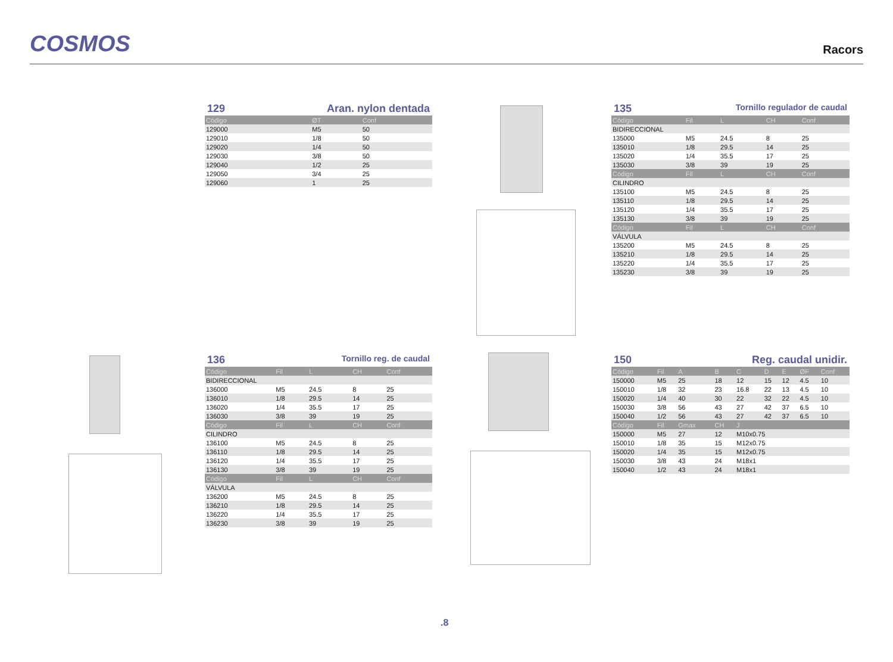COSMOS
Racors
129 Aran. nylon dentada
| Código | ØT | Conf |
| --- | --- | --- |
| 129000 | M5 | 50 |
| 129010 | 1/8 | 50 |
| 129020 | 1/4 | 50 |
| 129030 | 3/8 | 50 |
| 129040 | 1/2 | 25 |
| 129050 | 3/4 | 25 |
| 129060 | 1 | 25 |
136 Tornillo reg. de caudal
| Código | Fil | L | CH | Conf |
| --- | --- | --- | --- | --- |
| BIDIRECCIONAL | | | | |
| 136000 | M5 | 24.5 | 8 | 25 |
| 136010 | 1/8 | 29.5 | 14 | 25 |
| 136020 | 1/4 | 35.5 | 17 | 25 |
| 136030 | 3/8 | 39 | 19 | 25 |
| Código | Fil | L | CH | Conf |
| CILINDRO | | | | |
| 136100 | M5 | 24.5 | 8 | 25 |
| 136110 | 1/8 | 29.5 | 14 | 25 |
| 136120 | 1/4 | 35.5 | 17 | 25 |
| 136130 | 3/8 | 39 | 19 | 25 |
| Código | Fil | L | CH | Conf |
| VÁLVULA | | | | |
| 136200 | M5 | 24.5 | 8 | 25 |
| 136210 | 1/8 | 29.5 | 14 | 25 |
| 136220 | 1/4 | 35.5 | 17 | 25 |
| 136230 | 3/8 | 39 | 19 | 25 |
135 Tornillo regulador de caudal
| Código | Fil | L | CH | Conf |
| --- | --- | --- | --- | --- |
| BIDIRECCIONAL | | | | |
| 135000 | M5 | 24.5 | 8 | 25 |
| 135010 | 1/8 | 29.5 | 14 | 25 |
| 135020 | 1/4 | 35.5 | 17 | 25 |
| 135030 | 3/8 | 39 | 19 | 25 |
| Código | Fil | L | CH | Conf |
| CILINDRO | | | | |
| 135100 | M5 | 24.5 | 8 | 25 |
| 135110 | 1/8 | 29.5 | 14 | 25 |
| 135120 | 1/4 | 35.5 | 17 | 25 |
| 135130 | 3/8 | 39 | 19 | 25 |
| Código | Fil | L | CH | Conf |
| VÁLVULA | | | | |
| 135200 | M5 | 24.5 | 8 | 25 |
| 135210 | 1/8 | 29.5 | 14 | 25 |
| 135220 | 1/4 | 35.5 | 17 | 25 |
| 135230 | 3/8 | 39 | 19 | 25 |
150 Reg. caudal unidir.
| Código | Fil | A | B | C | D | E | ØF | Conf |
| --- | --- | --- | --- | --- | --- | --- | --- | --- |
| 150000 | M5 | 25 | 18 | 12 | 15 | 12 | 4.5 | 10 |
| 150010 | 1/8 | 32 | 23 | 16.8 | 22 | 13 | 4.5 | 10 |
| 150020 | 1/4 | 40 | 30 | 22 | 32 | 22 | 4.5 | 10 |
| 150030 | 3/8 | 56 | 43 | 27 | 42 | 37 | 6.5 | 10 |
| 150040 | 1/2 | 56 | 43 | 27 | 42 | 37 | 6.5 | 10 |
| Código | Fil | Gmax | CH | J | | | | |
| 150000 | M5 | 27 | 12 | M10x0.75 | | | | |
| 150010 | 1/8 | 35 | 15 | M12x0.75 | | | | |
| 150020 | 1/4 | 35 | 15 | M12x0.75 | | | | |
| 150030 | 3/8 | 43 | 24 | M18x1 | | | | |
| 150040 | 1/2 | 43 | 24 | M18x1 | | | | |
.8